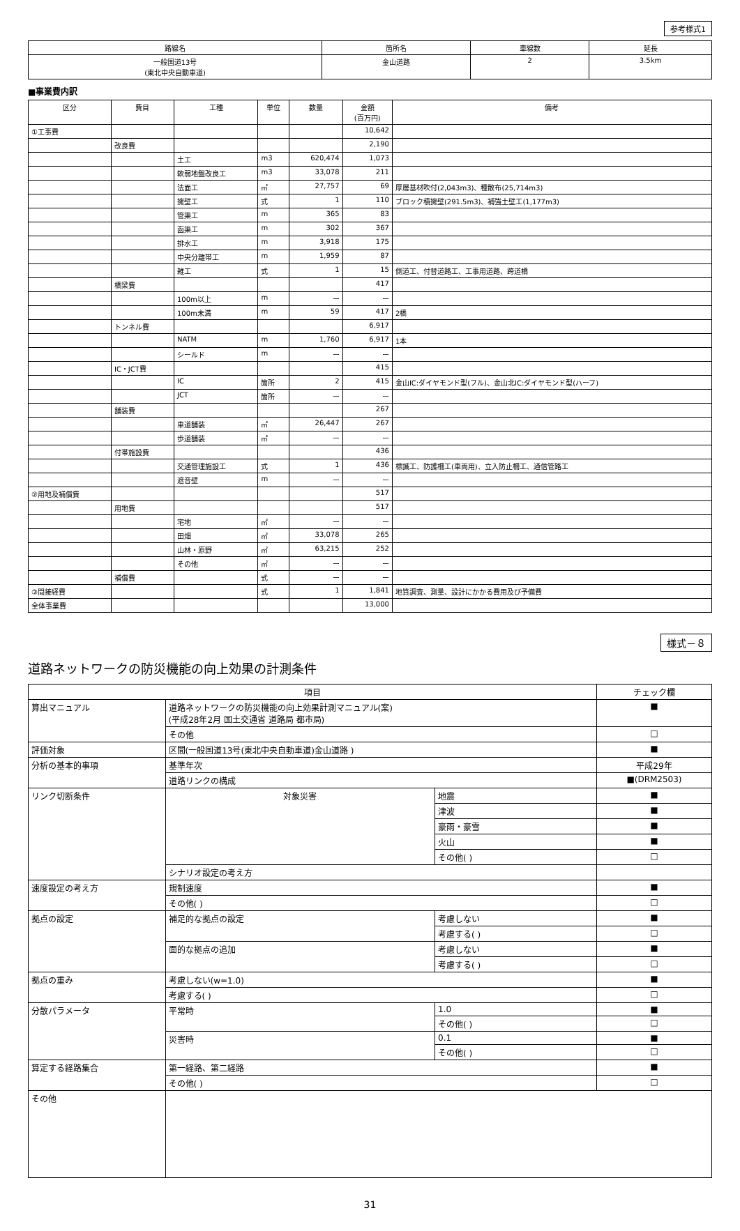参考様式1
| 路線名 | 箇所名 | 車線数 | 延長 |
| --- | --- | --- | --- |
| 一般国道13号 (東北中央自動車道) | 金山道路 | 2 | 3.5km |
■事業費内訳
| 区分 | 費目 | 工種 | 単位 | 数量 | 金額 (百万円) | 備考 |
| --- | --- | --- | --- | --- | --- | --- |
| ①工事費 | | | | | 10,642 | |
| | 改良費 | | | | 2,190 | |
| | | 土工 | m3 | 620,474 | 1,073 | |
| | | 軟弱地盤改良工 | m3 | 33,078 | 211 | |
| | | 法面工 | ㎡ | 27,757 | 69 | 厚層基材吹付(2,043m3)、種散布(25,714m3) |
| | | 擁壁工 | 式 | 1 | 110 | ブロック積擁壁(291.5m3)、補強土壁工(1,177m3) |
| | | 管渠工 | m | 365 | 83 | |
| | | 函渠工 | m | 302 | 367 | |
| | | 排水工 | m | 3,918 | 175 | |
| | | 中央分離帯工 | m | 1,959 | 87 | |
| | | 雑工 | 式 | 1 | 15 | 側道工、付替道路工、工事用道路、跨道橋 |
| | 橋梁費 | | | | 417 | |
| | | 100m以上 | m | ー | ー | |
| | | 100m未満 | m | 59 | 417 | 2橋 |
| | トンネル費 | | | | 6,917 | |
| | | NATM | m | 1,760 | 6,917 | 1本 |
| | | シールド | m | ー | ー | |
| | IC・JCT費 | | | | 415 | |
| | | IC | 箇所 | 2 | 415 | 金山IC:ダイヤモンド型(フル)、金山北IC:ダイヤモンド型(ハーフ) |
| | | JCT | 箇所 | ー | ー | |
| | 舗装費 | | | | 267 | |
| | | 車道舗装 | ㎡ | 26,447 | 267 | |
| | | 歩道舗装 | ㎡ | ー | ー | |
| | 付帯施設費 | | | | 436 | |
| | | 交通管理施設工 | 式 | 1 | 436 | 標識工、防護柵工(車両用)、立入防止柵工、通信管路工 |
| | | 遮音壁 | m | ー | ー | |
| ②用地及補償費 | | | | | 517 | |
| | 用地費 | | | | 517 | |
| | | 宅地 | ㎡ | ー | ー | |
| | | 田畑 | ㎡ | 33,078 | 265 | |
| | | 山林・原野 | ㎡ | 63,215 | 252 | |
| | | その他 | ㎡ | ー | ー | |
| | 補償費 | | 式 | ー | ー | |
| ③間接経費 | | | 式 | 1 | 1,841 | 地質調査、測量、設計にかかる費用及び予備費 |
| 全体事業費 | | | | | 13,000 | |
様式－８
道路ネットワークの防災機能の向上効果の計測条件
| 項目 | | | チェック欄 |
| --- | --- | --- | --- |
| 算出マニュアル | 道路ネットワークの防災機能の向上効果計測マニュアル(案) (平成28年2月 国土交通省 道路局 都市局) | | ■ |
| | その他 | | □ |
| 評価対象 | 区間(一般国道13号(東北中央自動車道)金山道路 ) | | ■ |
| 分析の基本的事項 | 基準年次 | | 平成29年 |
| | 道路リンクの構成 | | ■(DRM2503) |
| リンク切断条件 | 対象災害 | 地震 | ■ |
| | | 津波 | ■ |
| | | 豪雨・豪雪 | ■ |
| | | 火山 | ■ |
| | | その他( ) | □ |
| | シナリオ設定の考え方 | | |
| 速度設定の考え方 | 規制速度 | | ■ |
| | その他( ) | | □ |
| 拠点の設定 | 補足的な拠点の設定 | 考慮しない | ■ |
| | | 考慮する( ) | □ |
| | 面的な拠点の追加 | 考慮しない | ■ |
| | | 考慮する( ) | □ |
| 拠点の重み | 考慮しない(w=1.0) | | ■ |
| | 考慮する( ) | | □ |
| 分散パラメータ | 平常時 | 1.0 | ■ |
| | | その他( ) | □ |
| | 災害時 | 0.1 | ■ |
| | | その他( ) | □ |
| 算定する経路集合 | 第一経路、第二経路 | | ■ |
| | その他( ) | | □ |
| その他 | | | |
31